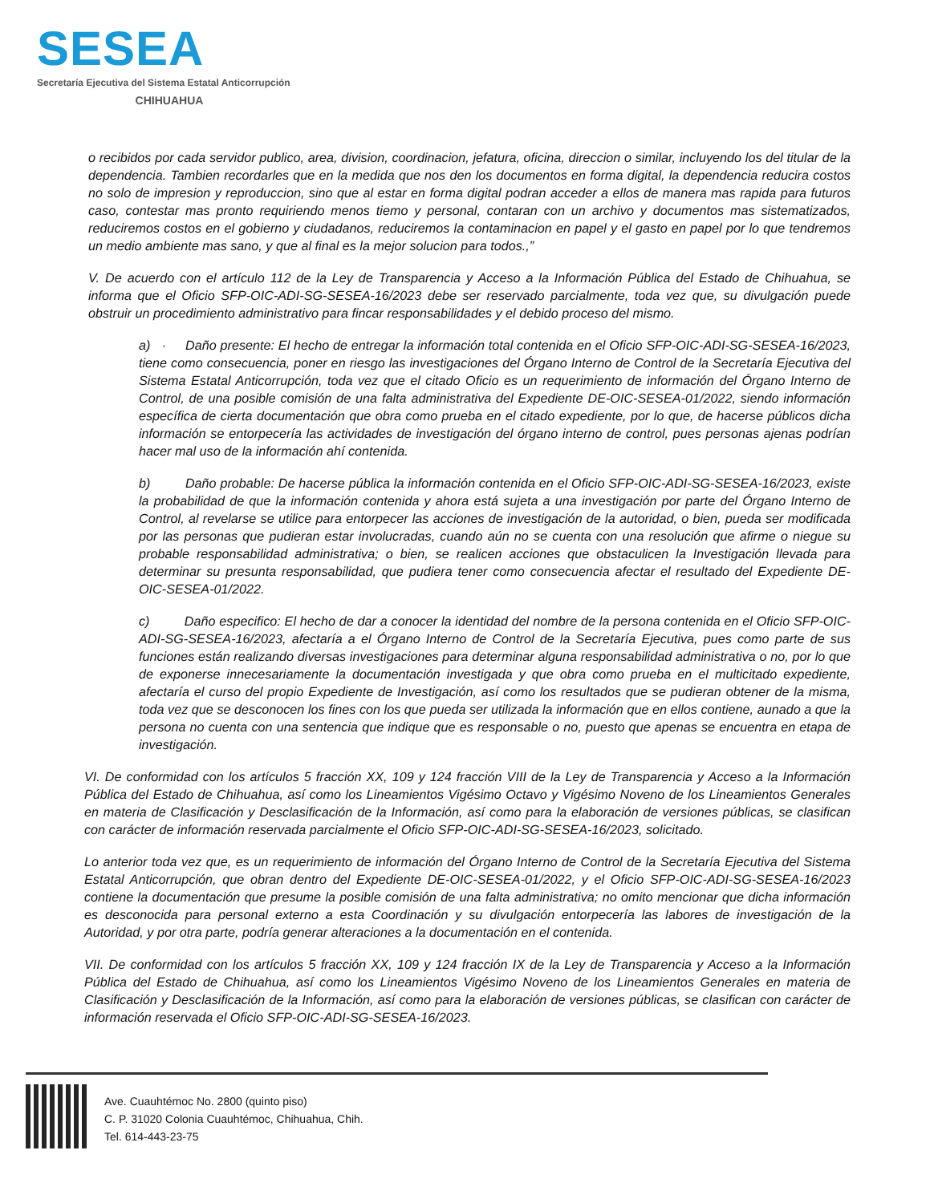SESEA
Secretaría Ejecutiva del Sistema Estatal Anticorrupción
CHIHUAHUA
o recibidos por cada servidor publico, area, division, coordinacion, jefatura, oficina, direccion o similar, incluyendo los del titular de la dependencia. Tambien recordarles que en la medida que nos den los documentos en forma digital, la dependencia reducira costos no solo de impresion y reproduccion, sino que al estar en forma digital podran acceder a ellos de manera mas rapida para futuros caso, contestar mas pronto requiriendo menos tiemo y personal, contaran con un archivo y documentos mas sistematizados, reduciremos costos en el gobierno y ciudadanos, reduciremos la contaminacion en papel y el gasto en papel por lo que tendremos un medio ambiente mas sano, y que al final es la mejor solucion para todos.,”
V. De acuerdo con el artículo 112 de la Ley de Transparencia y Acceso a la Información Pública del Estado de Chihuahua, se informa que el Oficio SFP-OIC-ADI-SG-SESEA-16/2023 debe ser reservado parcialmente, toda vez que, su divulgación puede obstruir un procedimiento administrativo para fincar responsabilidades y el debido proceso del mismo.
a) · Daño presente: El hecho de entregar la información total contenida en el Oficio SFP-OIC-ADI-SG-SESEA-16/2023, tiene como consecuencia, poner en riesgo las investigaciones del Órgano Interno de Control de la Secretaría Ejecutiva del Sistema Estatal Anticorrupción, toda vez que el citado Oficio es un requerimiento de información del Órgano Interno de Control, de una posible comisión de una falta administrativa del Expediente DE-OIC-SESEA-01/2022, siendo información específica de cierta documentación que obra como prueba en el citado expediente, por lo que, de hacerse públicos dicha información se entorpecería las actividades de investigación del órgano interno de control, pues personas ajenas podrían hacer mal uso de la información ahí contenida.
b) Daño probable: De hacerse pública la información contenida en el Oficio SFP-OIC-ADI-SG-SESEA-16/2023, existe la probabilidad de que la información contenida y ahora está sujeta a una investigación por parte del Órgano Interno de Control, al revelarse se utilice para entorpecer las acciones de investigación de la autoridad, o bien, pueda ser modificada por las personas que pudieran estar involucradas, cuando aún no se cuenta con una resolución que afirme o niegue su probable responsabilidad administrativa; o bien, se realicen acciones que obstaculicen la Investigación llevada para determinar su presunta responsabilidad, que pudiera tener como consecuencia afectar el resultado del Expediente DE-OIC-SESEA-01/2022.
c) Daño especifico: El hecho de dar a conocer la identidad del nombre de la persona contenida en el Oficio SFP-OIC-ADI-SG-SESEA-16/2023, afectaría a el Órgano Interno de Control de la Secretaría Ejecutiva, pues como parte de sus funciones están realizando diversas investigaciones para determinar alguna responsabilidad administrativa o no, por lo que de exponerse innecesariamente la documentación investigada y que obra como prueba en el multicitado expediente, afectaría el curso del propio Expediente de Investigación, así como los resultados que se pudieran obtener de la misma, toda vez que se desconocen los fines con los que pueda ser utilizada la información que en ellos contiene, aunado a que la persona no cuenta con una sentencia que indique que es responsable o no, puesto que apenas se encuentra en etapa de investigación.
VI. De conformidad con los artículos 5 fracción XX, 109 y 124 fracción VIII de la Ley de Transparencia y Acceso a la Información Pública del Estado de Chihuahua, así como los Lineamientos Vigésimo Octavo y Vigésimo Noveno de los Lineamientos Generales en materia de Clasificación y Desclasificación de la Información, así como para la elaboración de versiones públicas, se clasifican con carácter de información reservada parcialmente el Oficio SFP-OIC-ADI-SG-SESEA-16/2023, solicitado.
Lo anterior toda vez que, es un requerimiento de información del Órgano Interno de Control de la Secretaría Ejecutiva del Sistema Estatal Anticorrupción, que obran dentro del Expediente DE-OIC-SESEA-01/2022, y el Oficio SFP-OIC-ADI-SG-SESEA-16/2023 contiene la documentación que presume la posible comisión de una falta administrativa; no omito mencionar que dicha información es desconocida para personal externo a esta Coordinación y su divulgación entorpecería las labores de investigación de la Autoridad, y por otra parte, podría generar alteraciones a la documentación en el contenida.
VII. De conformidad con los artículos 5 fracción XX, 109 y 124 fracción IX de la Ley de Transparencia y Acceso a la Información Pública del Estado de Chihuahua, así como los Lineamientos Vigésimo Noveno de los Lineamientos Generales en materia de Clasificación y Desclasificación de la Información, así como para la elaboración de versiones públicas, se clasifican con carácter de información reservada el Oficio SFP-OIC-ADI-SG-SESEA-16/2023.
Ave. Cuauhtémoc No. 2800 (quinto piso)
C. P. 31020 Colonia Cuauhtémoc, Chihuahua, Chih.
Tel. 614-443-23-75